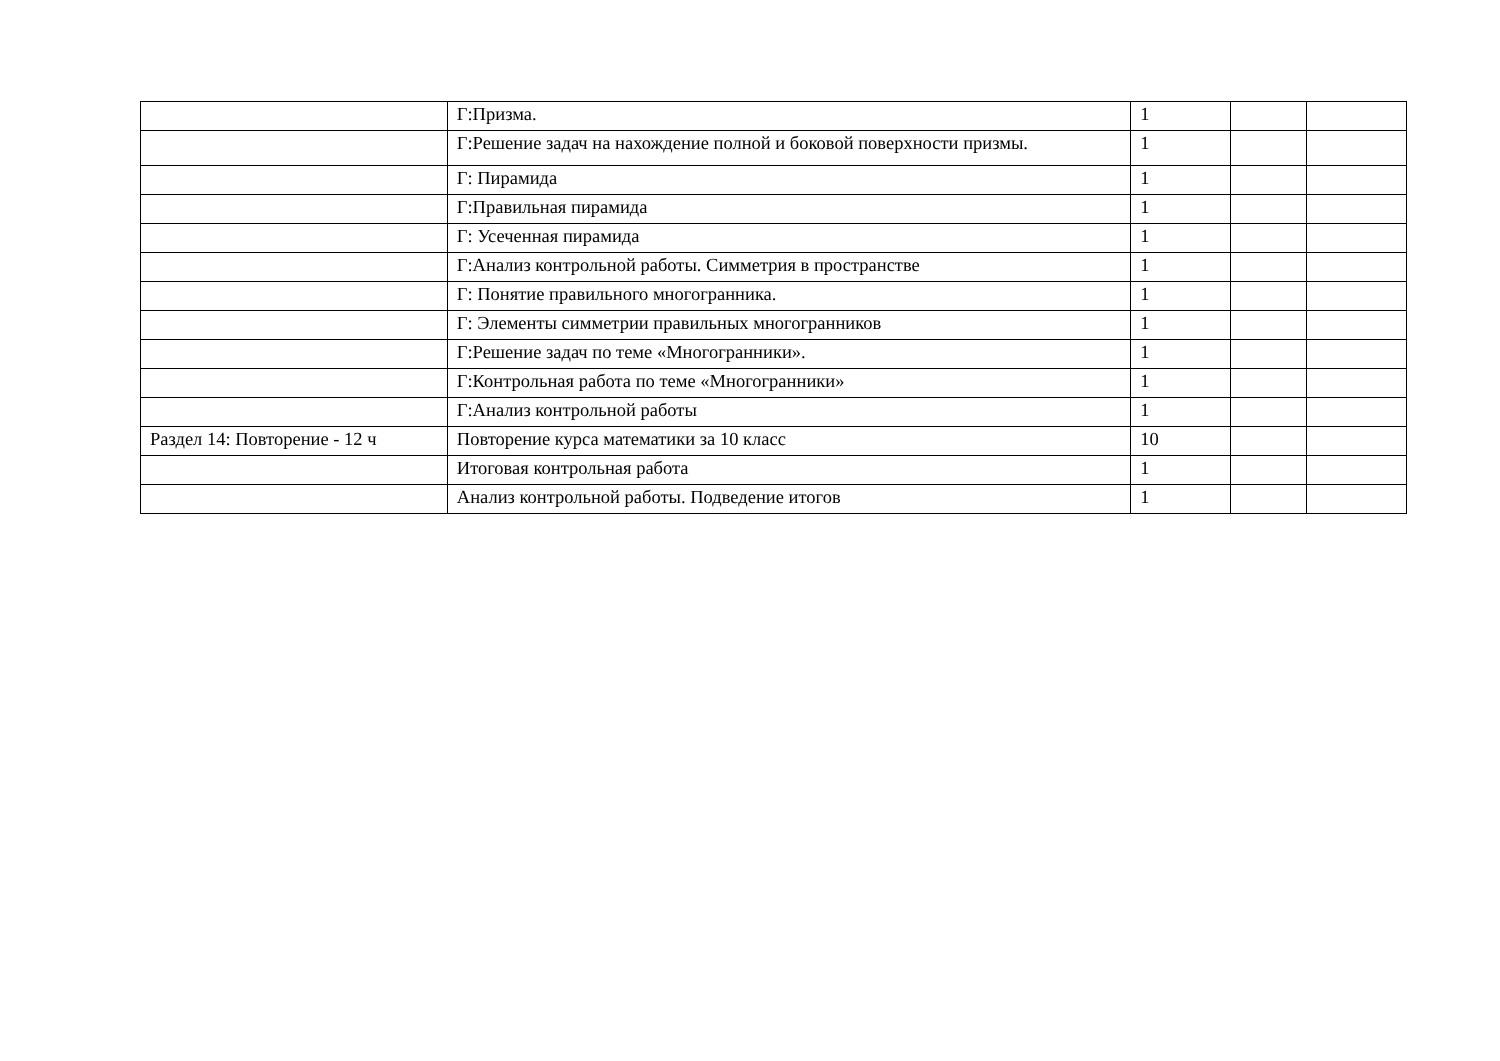| | Г:Призма. | 1 | | |
| | Г:Решение задач на нахождение полной и боковой поверхности призмы. | 1 | | |
| | Г: Пирамида | 1 | | |
| | Г:Правильная пирамида | 1 | | |
| | Г: Усеченная пирамида | 1 | | |
| | Г:Анализ контрольной работы. Симметрия в пространстве | 1 | | |
| | Г: Понятие правильного многогранника. | 1 | | |
| | Г: Элементы симметрии правильных многогранников | 1 | | |
| | Г:Решение задач по теме «Многогранники». | 1 | | |
| | Г:Контрольная работа по теме «Многогранники» | 1 | | |
| | Г:Анализ контрольной работы | 1 | | |
| Раздел 14: Повторение - 12 ч | Повторение курса математики за 10 класс | 10 | | |
| | Итоговая контрольная работа | 1 | | |
| | Анализ контрольной работы. Подведение итогов | 1 | | |